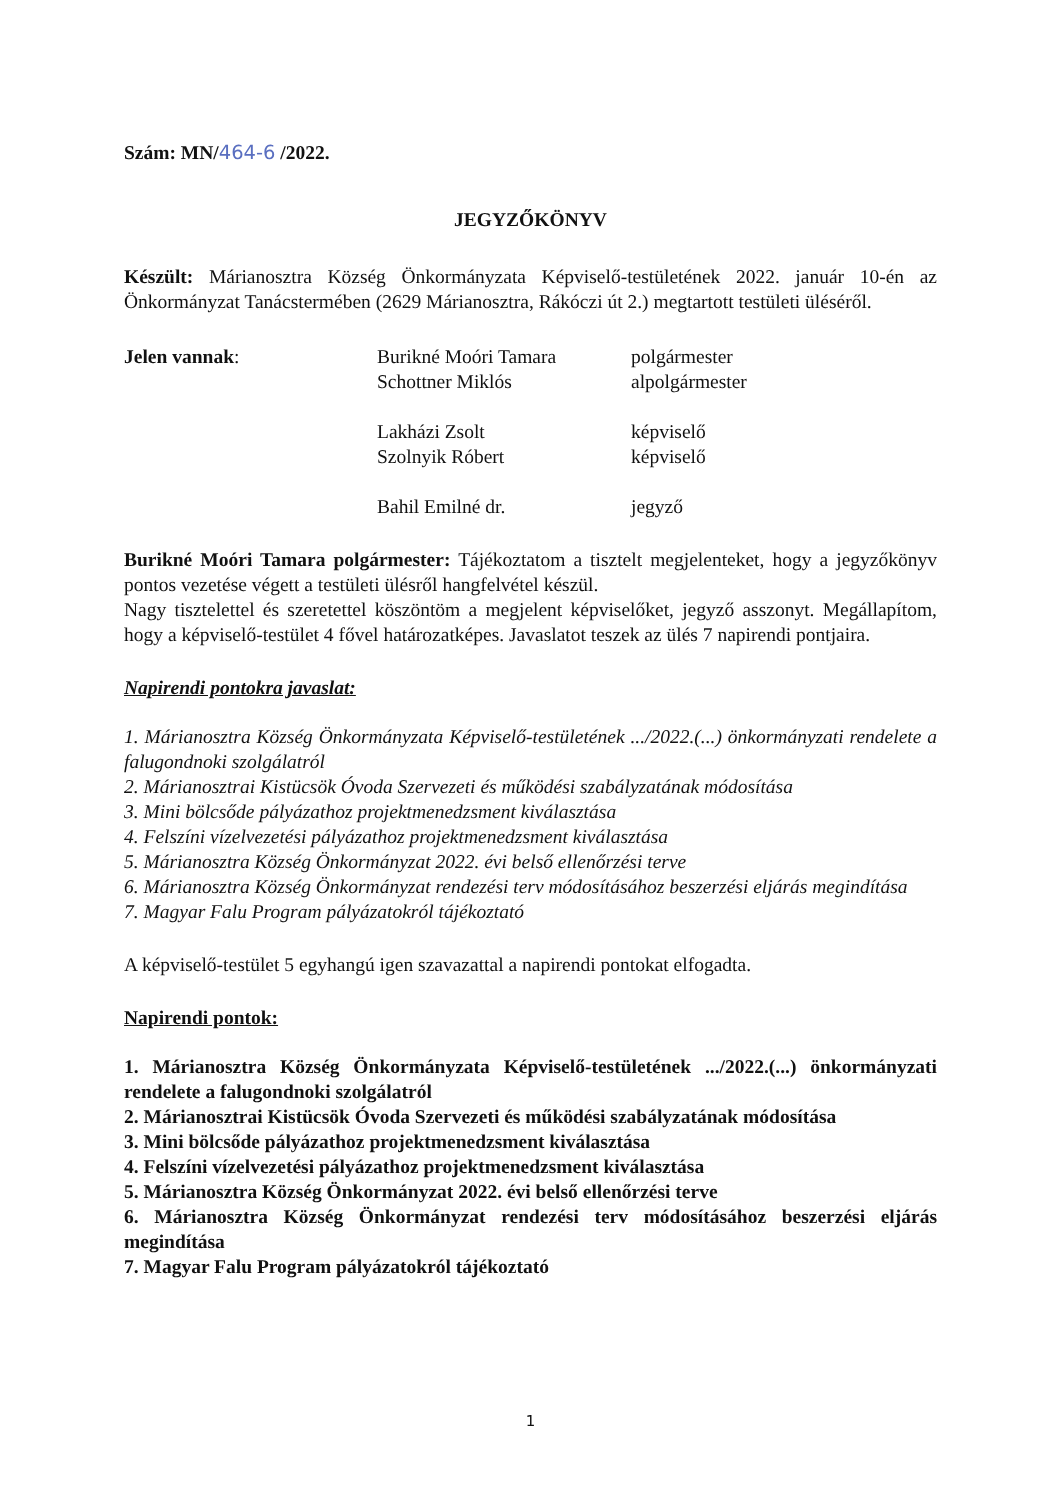Szám: MN/464-6 /2022.
JEGYZŐKÖNYV
Készült: Márianosztra Község Önkormányzata Képviselő-testületének 2022. január 10-én az Önkormányzat Tanácstermében (2629 Márianosztra, Rákóczi út 2.) megtartott testületi üléséről.
Jelen vannak:
Burikné Moóri Tamara
polgármester
Schottner Miklós
alpolgármester
Lakházi Zsolt
képviselő
Szolnyik Róbert
képviselő
Bahil Emilné dr.
jegyző
Burikné Moóri Tamara polgármester: Tájékoztatom a tisztelt megjelenteket, hogy a jegyzőkönyv pontos vezetése végett a testületi ülésről hangfelvétel készül.
Nagy tisztelettel és szeretettel köszöntöm a megjelent képviselőket, jegyző asszonyt. Megállapítom, hogy a képviselő-testület 4 fővel határozatképes. Javaslatot teszek az ülés 7 napirendi pontjaira.
Napirendi pontokra javaslat:
1. Márianosztra Község Önkormányzata Képviselő-testületének .../2022.(...) önkormányzati rendelete a falugondnoki szolgálatról
2. Márianosztrai Kistücsök Óvoda Szervezeti és működési szabályzatának módosítása
3. Mini bölcsőde pályázathoz projektmenedzsment kiválasztása
4. Felszíni vízelvezetési pályázathoz projektmenedzsment kiválasztása
5. Márianosztra Község Önkormányzat 2022. évi belső ellenőrzési terve
6. Márianosztra Község Önkormányzat rendezési terv módosításához beszerzési eljárás megindítása
7. Magyar Falu Program pályázatokról tájékoztató
A képviselő-testület 5 egyhangú igen szavazattal a napirendi pontokat elfogadta.
Napirendi pontok:
1. Márianosztra Község Önkormányzata Képviselő-testületének .../2022.(...) önkormányzati rendelete a falugondnoki szolgálatról
2. Márianosztrai Kistücsök Óvoda Szervezeti és működési szabályzatának módosítása
3. Mini bölcsőde pályázathoz projektmenedzsment kiválasztása
4. Felszíni vízelvezetési pályázathoz projektmenedzsment kiválasztása
5. Márianosztra Község Önkormányzat 2022. évi belső ellenőrzési terve
6. Márianosztra Község Önkormányzat rendezési terv módosításához beszerzési eljárás megindítása
7. Magyar Falu Program pályázatokról tájékoztató
1